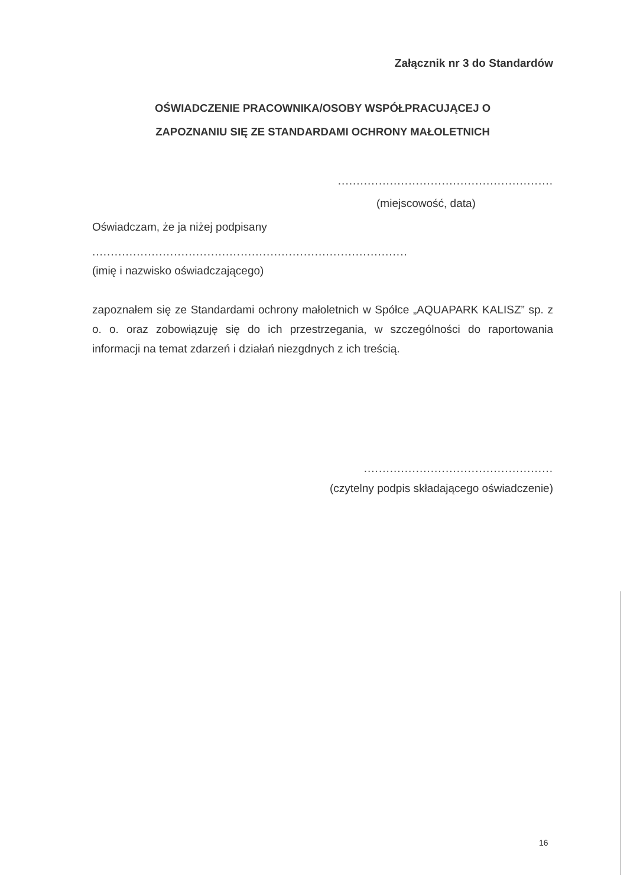Załącznik nr 3 do Standardów
OŚWIADCZENIE PRACOWNIKA/OSOBY WSPÓŁPRACUJĄCEJ O
ZAPOZNANIU SIĘ ZE STANDARDAMI OCHRONY MAŁOLETNICH
..........................................................
(miejscowość, data)
Oświadczam, że ja niżej podpisany
.....................................................................................
(imię i nazwisko oświadczającego)
zapoznałem się ze Standardami ochrony małoletnich w Spółce „AQUAPARK KALISZ” sp. z o. o. oraz zobowiązuję się do ich przestrzegania, w szczególności do raportowania informacji na temat zdarzeń i działań niezgdnych z ich treścią.
...................................................
(czytelny podpis składającego oświadczenie)
16